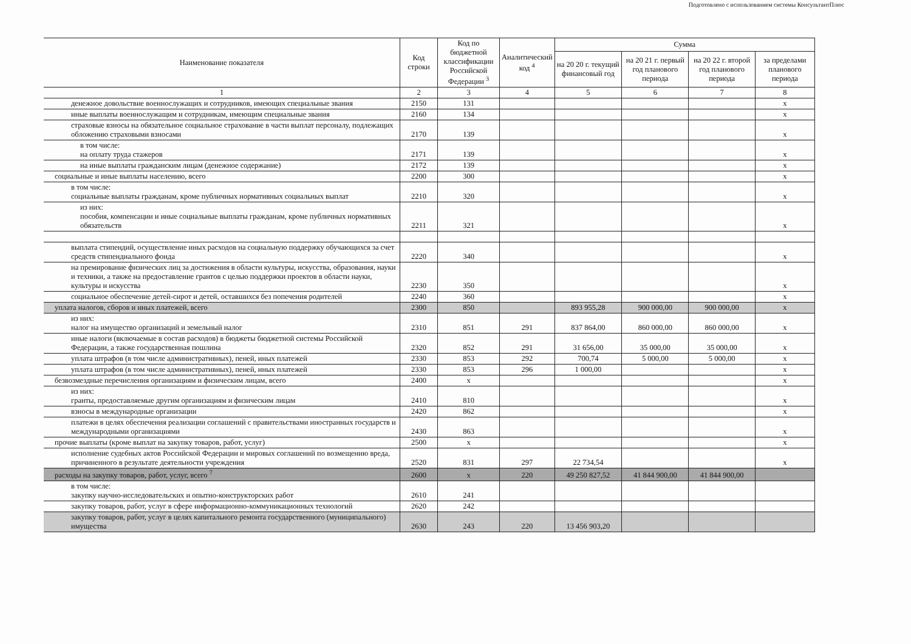Подготовлено с использованием системы КонсультантПлюс
| Наименование показателя | Код строки | Код по бюджетной классификации Российской Федерации <sup>3</sup> | Аналитический код <sup>4</sup> | Сумма | | | |
| --- | --- | --- | --- | --- | --- | --- | --- |
| | | | | на 20 20 г. текущий финансовый год | на 20 21 г. первый год планового периода | на 20 22 г. второй год планового периода | за пределами планового периода |
| 1 | 2 | 3 | 4 | 5 | 6 | 7 | 8 |
| денежное довольствие военнослужащих и сотрудников, имеющих специальные звания | 2150 | 131 | | | | | х |
| иные выплаты военнослужащим и сотрудникам, имеющим специальные звания | 2160 | 134 | | | | | х |
| страховые взносы на обязательное социальное страхование в части выплат персоналу, подлежащих обложению страховыми взносами | 2170 | 139 | | | | | х |
| в том числе: на оплату труда стажеров | 2171 | 139 | | | | | х |
| на иные выплаты гражданским лицам (денежное содержание) | 2172 | 139 | | | | | х |
| социальные и иные выплаты населению, всего | 2200 | 300 | | | | | х |
| в том числе: социальные выплаты гражданам, кроме публичных нормативных социальных выплат | 2210 | 320 | | | | | х |
| из них: пособия, компенсации и иные социальные выплаты гражданам, кроме публичных нормативных обязательств | 2211 | 321 | | | | | х |
| выплата стипендий, осуществление иных расходов на социальную поддержку обучающихся за счет средств стипендиального фонда | 2220 | 340 | | | | | х |
| на премирование физических лиц за достижения в области культуры, искусства, образования, науки и техники, а также на предоставление грантов с целью поддержки проектов в области науки, культуры и искусства | 2230 | 350 | | | | | х |
| социальное обеспечение детей-сирот и детей, оставшихся без попечения родителей | 2240 | 360 | | | | | х |
| уплата налогов, сборов и иных платежей, всего | 2300 | 850 | | 893 955,28 | 900 000,00 | 900 000,00 | х |
| из них: налог на имущество организаций и земельный налог | 2310 | 851 | 291 | 837 864,00 | 860 000,00 | 860 000,00 | х |
| иные налоги (включаемые в состав расходов) в бюджеты бюджетной системы Российской Федерации, а также государственная пошлина | 2320 | 852 | 291 | 31 656,00 | 35 000,00 | 35 000,00 | х |
| уплата штрафов (в том числе административных), пеней, иных платежей | 2330 | 853 | 292 | 700,74 | 5 000,00 | 5 000,00 | х |
| уплата штрафов (в том числе административных), пеней, иных платежей | 2330 | 853 | 296 | 1 000,00 | | | х |
| безвозмездные перечисления организациям и физическим лицам, всего | 2400 | х | | | | | х |
| из них: гранты, предоставляемые другим организациям и физическим лицам | 2410 | 810 | | | | | х |
| взносы в международные организации | 2420 | 862 | | | | | х |
| платежи в целях обеспечения реализации соглашений с правительствами иностранных государств и международными организациями | 2430 | 863 | | | | | х |
| прочие выплаты (кроме выплат на закупку товаров, работ, услуг) | 2500 | х | | | | | х |
| исполнение судебных актов Российской Федерации и мировых соглашений по возмещению вреда, причиненного в результате деятельности учреждения | 2520 | 831 | 297 | 22 734,54 | | | х |
| расходы на закупку товаров, работ, услуг, всего <sup>7</sup> | 2600 | х | 220 | 49 250 827,52 | 41 844 900,00 | 41 844 900,00 | |
| в том числе: закупку научно-исследовательских и опытно-конструкторских работ | 2610 | 241 | | | | | |
| закупку товаров, работ, услуг в сфере информационно-коммуникационных технологий | 2620 | 242 | | | | | |
| закупку товаров, работ, услуг в целях капитального ремонта государственного (муниципального) имущества | 2630 | 243 | 220 | 13 456 903,20 | | | |